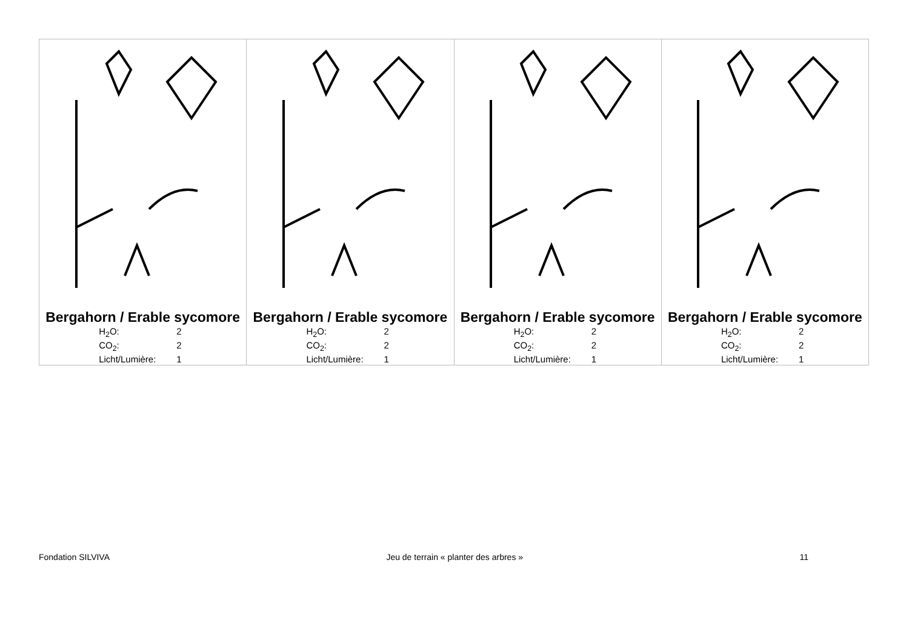| Bergahorn / Erable sycomore H<sub>2</sub>O: 2 CO<sub>2</sub>: 2 Licht/Lumière: 1 | Bergahorn / Erable sycomore H<sub>2</sub>O: 2 CO<sub>2</sub>: 2 Licht/Lumière: 1 | Bergahorn / Erable sycomore H<sub>2</sub>O: 2 CO<sub>2</sub>: 2 Licht/Lumière: 1 | Bergahorn / Erable sycomore H<sub>2</sub>O: 2 CO<sub>2</sub>: 2 Licht/Lumière: 1 |
Fondation SILVIVA Jeu de terrain « planter des arbres » 11